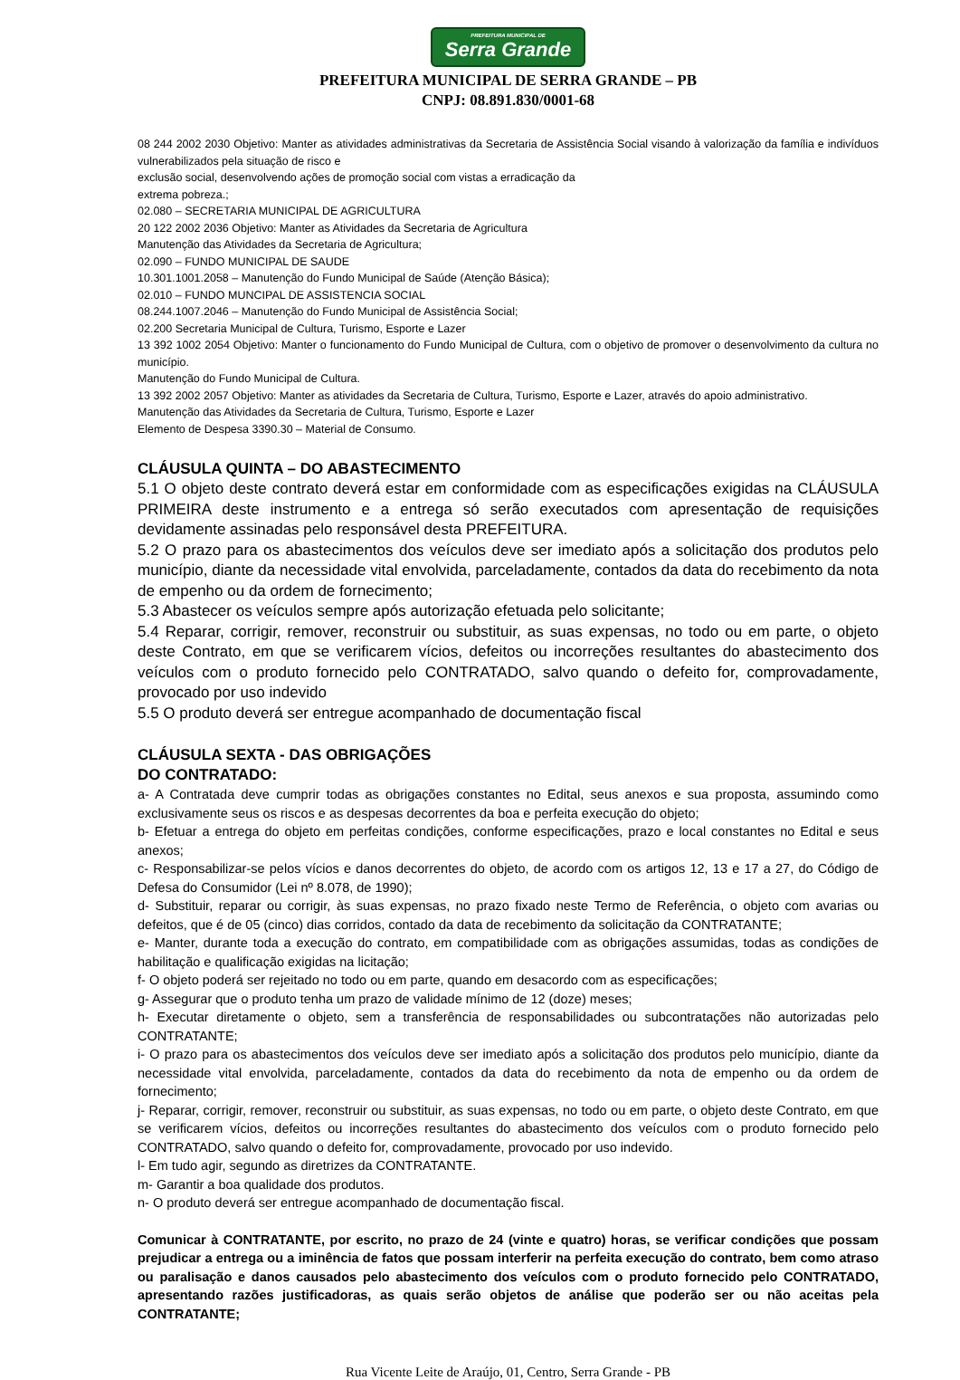PREFEITURA MUNICIPAL DE Serra Grande
PREFEITURA MUNICIPAL DE SERRA GRANDE – PB
CNPJ: 08.891.830/0001-68
08 244 2002 2030 Objetivo: Manter as atividades administrativas da Secretaria de Assistência Social visando à valorização da família e indivíduos vulnerabilizados pela situação de risco e
exclusão social, desenvolvendo ações de promoção social com vistas a erradicação da
extrema pobreza.;
02.080 – SECRETARIA MUNICIPAL DE AGRICULTURA
20 122 2002 2036 Objetivo: Manter as Atividades da Secretaria de Agricultura
Manutenção das Atividades da Secretaria de Agricultura;
02.090 – FUNDO MUNICIPAL DE SAUDE
10.301.1001.2058 – Manutenção do Fundo Municipal de Saúde (Atenção Básica);
02.010 – FUNDO MUNCIPAL DE ASSISTENCIA SOCIAL
08.244.1007.2046 – Manutenção do Fundo Municipal de Assistência Social;
02.200 Secretaria Municipal de Cultura, Turismo, Esporte e Lazer
13 392 1002 2054 Objetivo: Manter o funcionamento do Fundo Municipal de Cultura, com o objetivo de promover o desenvolvimento da cultura no município.
Manutenção do Fundo Municipal de Cultura.
13 392 2002 2057 Objetivo: Manter as atividades da Secretaria de Cultura, Turismo, Esporte e Lazer, através do apoio administrativo.
Manutenção das Atividades da Secretaria de Cultura, Turismo, Esporte e Lazer
Elemento de Despesa 3390.30 – Material de Consumo.
CLÁUSULA QUINTA – DO ABASTECIMENTO
5.1 O objeto deste contrato deverá estar em conformidade com as especificações exigidas na CLÁUSULA PRIMEIRA deste instrumento e a entrega só serão executados com apresentação de requisições devidamente assinadas pelo responsável desta PREFEITURA.
5.2 O prazo para os abastecimentos dos veículos deve ser imediato após a solicitação dos produtos pelo município, diante da necessidade vital envolvida, parceladamente, contados da data do recebimento da nota de empenho ou da ordem de fornecimento;
5.3 Abastecer os veículos sempre após autorização efetuada pelo solicitante;
5.4 Reparar, corrigir, remover, reconstruir ou substituir, as suas expensas, no todo ou em parte, o objeto deste Contrato, em que se verificarem vícios, defeitos ou incorreções resultantes do abastecimento dos veículos com o produto fornecido pelo CONTRATADO, salvo quando o defeito for, comprovadamente, provocado por uso indevido
5.5 O produto deverá ser entregue acompanhado de documentação fiscal
CLÁUSULA SEXTA - DAS OBRIGAÇÕES
DO CONTRATADO:
a- A Contratada deve cumprir todas as obrigações constantes no Edital, seus anexos e sua proposta, assumindo como exclusivamente seus os riscos e as despesas decorrentes da boa e perfeita execução do objeto;
b- Efetuar a entrega do objeto em perfeitas condições, conforme especificações, prazo e local constantes no Edital e seus anexos;
c- Responsabilizar-se pelos vícios e danos decorrentes do objeto, de acordo com os artigos 12, 13 e 17 a 27, do Código de Defesa do Consumidor (Lei nº 8.078, de 1990);
d- Substituir, reparar ou corrigir, às suas expensas, no prazo fixado neste Termo de Referência, o objeto com avarias ou defeitos, que é de 05 (cinco) dias corridos, contado da data de recebimento da solicitação da CONTRATANTE;
e- Manter, durante toda a execução do contrato, em compatibilidade com as obrigações assumidas, todas as condições de habilitação e qualificação exigidas na licitação;
f- O objeto poderá ser rejeitado no todo ou em parte, quando em desacordo com as especificações;
g- Assegurar que o produto tenha um prazo de validade mínimo de 12 (doze) meses;
h- Executar diretamente o objeto, sem a transferência de responsabilidades ou subcontratações não autorizadas pelo CONTRATANTE;
i- O prazo para os abastecimentos dos veículos deve ser imediato após a solicitação dos produtos pelo município, diante da necessidade vital envolvida, parceladamente, contados da data do recebimento da nota de empenho ou da ordem de fornecimento;
j- Reparar, corrigir, remover, reconstruir ou substituir, as suas expensas, no todo ou em parte, o objeto deste Contrato, em que se verificarem vícios, defeitos ou incorreções resultantes do abastecimento dos veículos com o produto fornecido pelo CONTRATADO, salvo quando o defeito for, comprovadamente, provocado por uso indevido.
l- Em tudo agir, segundo as diretrizes da CONTRATANTE.
m- Garantir a boa qualidade dos produtos.
n- O produto deverá ser entregue acompanhado de documentação fiscal.
Comunicar à CONTRATANTE, por escrito, no prazo de 24 (vinte e quatro) horas, se verificar condições que possam prejudicar a entrega ou a iminência de fatos que possam interferir na perfeita execução do contrato, bem como atraso ou paralisação e danos causados pelo abastecimento dos veículos com o produto fornecido pelo CONTRATADO, apresentando razões justificadoras, as quais serão objetos de análise que poderão ser ou não aceitas pela CONTRATANTE;
Rua Vicente Leite de Araújo, 01, Centro, Serra Grande - PB